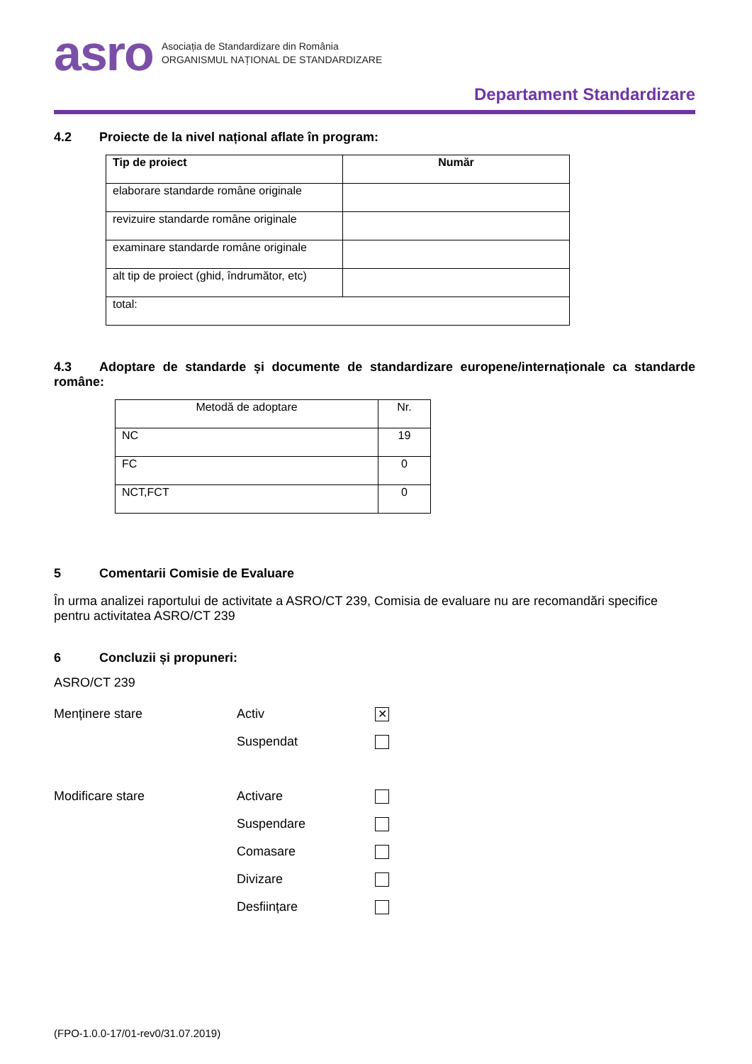asro
Asociația de Standardizare din România
ORGANISMUL NAȚIONAL DE STANDARDIZARE
Departament Standardizare
4.2 Proiecte de la nivel național aflate în program:
| Tip de proiect | Număr |
| --- | --- |
| elaborare standarde române originale | |
| revizuire standarde române originale | |
| examinare standarde române originale | |
| alt tip de proiect (ghid, îndrumător, etc) | |
| total: | |
4.3 Adoptare de standarde și documente de standardizare europene/internaționale ca standarde române:
| Metodă de adoptare | Nr. |
| NC | 19 |
| FC | 0 |
| NCT,FCT | 0 |
5 Comentarii Comisie de Evaluare
În urma analizei raportului de activitate a ASRO/CT 239, Comisia de evaluare nu are recomandări specifice pentru activitatea ASRO/CT 239
6 Concluzii și propuneri:
ASRO/CT 239
Menținere stare Activ
✕
Suspendat
Modificare stare Activare
Suspendare
Comasare
Divizare
Desființare
(FPO-1.0.0-17/01-rev0/31.07.2019)